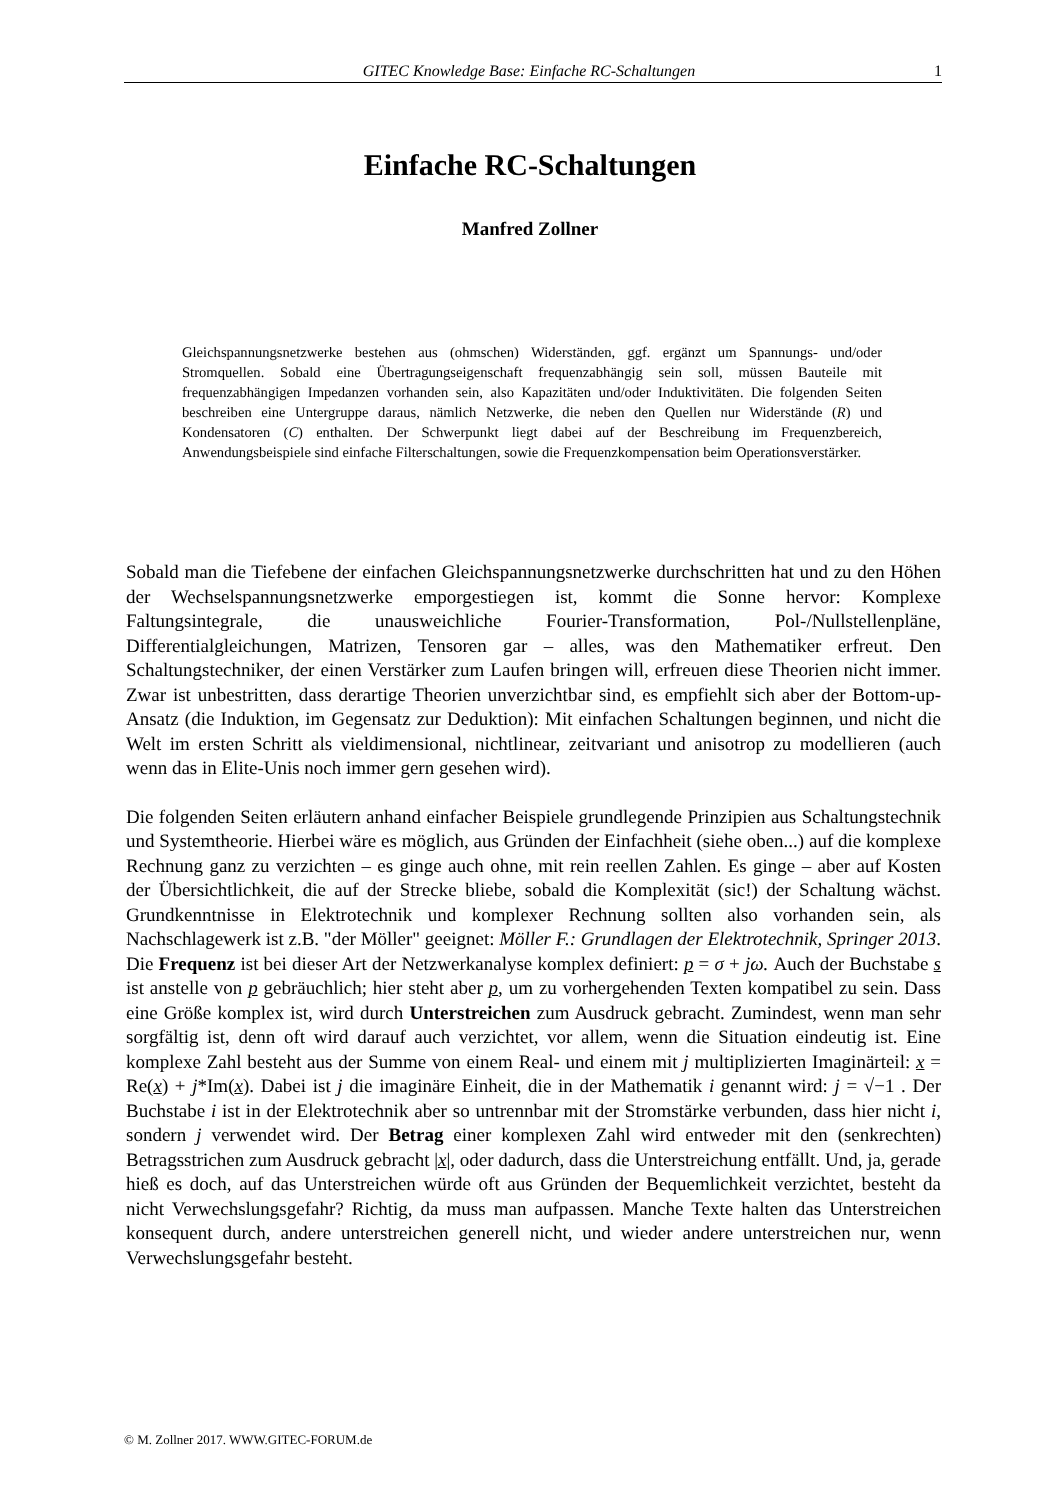GITEC Knowledge Base: Einfache RC-Schaltungen 1
Einfache RC-Schaltungen
Manfred Zollner
Gleichspannungsnetzwerke bestehen aus (ohmschen) Widerständen, ggf. ergänzt um Spannungs- und/oder Stromquellen. Sobald eine Übertragungseigenschaft frequenzabhängig sein soll, müssen Bauteile mit frequenzabhängigen Impedanzen vorhanden sein, also Kapazitäten und/oder Induktivitäten. Die folgenden Seiten beschreiben eine Untergruppe daraus, nämlich Netzwerke, die neben den Quellen nur Widerstände (R) und Kondensatoren (C) enthalten. Der Schwerpunkt liegt dabei auf der Beschreibung im Frequenzbereich, Anwendungsbeispiele sind einfache Filterschaltungen, sowie die Frequenzkompensation beim Operationsverstärker.
Sobald man die Tiefebene der einfachen Gleichspannungsnetzwerke durchschritten hat und zu den Höhen der Wechselspannungsnetzwerke emporgestiegen ist, kommt die Sonne hervor: Komplexe Faltungsintegrale, die unausweichliche Fourier-Transformation, Pol-/Nullstellen­pläne, Differentialgleichungen, Matrizen, Tensoren gar – alles, was den Mathematiker erfreut. Den Schaltungstechniker, der einen Verstärker zum Laufen bringen will, erfreuen diese Theo­rien nicht immer. Zwar ist unbestritten, dass derartige Theorien unverzichtbar sind, es em­pfiehlt sich aber der Bottom-up-Ansatz (die Induktion, im Gegensatz zur Deduktion): Mit ein­fachen Schaltungen beginnen, und nicht die Welt im ersten Schritt als vieldimensional, nicht­linear, zeitvariant und anisotrop zu modellieren (auch wenn das in Elite-Unis noch immer gern gesehen wird).
Die folgenden Seiten erläutern anhand einfacher Beispiele grundlegende Prinzipien aus Schaltungstechnik und Systemtheorie. Hierbei wäre es möglich, aus Gründen der Einfachheit (siehe oben...) auf die komplexe Rechnung ganz zu verzichten – es ginge auch ohne, mit rein reellen Zahlen. Es ginge – aber auf Kosten der Übersichtlichkeit, die auf der Strecke bliebe, sobald die Komplexität (sic!) der Schaltung wächst. Grundkenntnisse in Elektrotechnik und komplexer Rechnung sollten also vorhanden sein, als Nachschlagewerk ist z.B. "der Möller" geeignet: Möller F.: Grundlagen der Elektrotechnik, Springer 2013. Die Frequenz ist bei dieser Art der Netzwerkanalyse komplex definiert: p = σ + jω. Auch der Buchstabe s ist anstelle von p gebräuchlich; hier steht aber p, um zu vorhergehenden Texten kompatibel zu sein. Dass eine Größe komplex ist, wird durch Unterstreichen zum Ausdruck gebracht. Zu­mindest, wenn man sehr sorgfältig ist, denn oft wird darauf auch verzichtet, vor allem, wenn die Situation eindeutig ist. Eine komplexe Zahl besteht aus der Summe von einem Real- und einem mit j multiplizierten Imaginärteil: x = Re(x) + j*Im(x). Dabei ist j die imaginäre Einheit, die in der Mathematik i genannt wird: j = √−1 . Der Buchstabe i ist in der Elektrotechnik aber so untrennbar mit der Stromstärke verbunden, dass hier nicht i, sondern j verwendet wird. Der Betrag einer komplexen Zahl wird entweder mit den (senkrechten) Betragsstrichen zum Ausdruck gebracht |x|, oder dadurch, dass die Unterstreichung entfällt. Und, ja, gerade hieß es doch, auf das Unterstreichen würde oft aus Gründen der Bequemlichkeit verzichtet, besteht da nicht Verwechslungsgefahr? Richtig, da muss man aufpassen. Manche Texte halten das Unterstreichen konsequent durch, andere unterstreichen generell nicht, und wieder andere unterstreichen nur, wenn Verwechslungsgefahr besteht.
© M. Zollner 2017. WWW.GITEC-FORUM.de